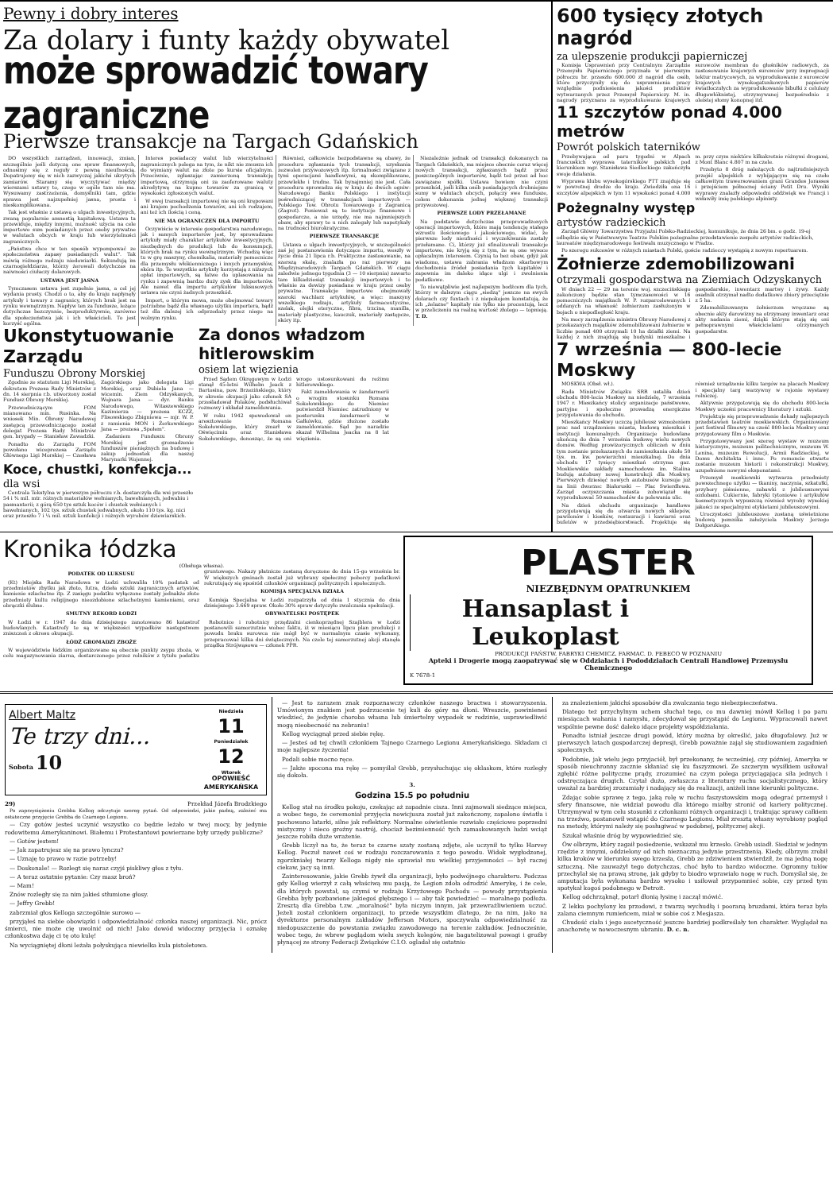Pewny i dobry interes
Za dolary i funty każdy obywatel
może sprowadzić towary zagraniczne
Pierwsze transakcje na Targach Gdańskich
DO wszystkich zarządzeń, innowacji, zmian, szczególnie jeśli dotyczą one spraw finansowych, odnosimy się z reguły z pewną nieufnością. Dopatrujemy się w nich zazwyczaj jakichś ukrytych zamiarów. Staramy się wyczytywać między wierszami ustawy to, czego w ogóle tam nie ma. Wysuwamy zastrzeżenia, domyślniki tam, gdzie sprawa jest najzupełniej jasna, prosta i nieskomplikowana.
Tak jest właśnie z ustawą o ulgach inwestycyjnych, zwaną popularnie amnestią kapitałową. Ustawa ta przewiduje, między innymi, możność użycia na cele importowe sum posiadanych przez osoby prywatne w walutach obcych w kraju lub wierzytelności zagranicznych.
„Państwo chce w ten sposób wypompować ze społeczeństwa zapasy posiadanych walut". Tak mówią różnego rodzaju niedowiarki. Sekundują im czarnogiełdziarze, którzy żerowali dotychczas na naiwności ciułaczy dolarowych.
USTAWA JEST JASNA
Tymczasem ustawa jest zupełnie jasna, a cel jej wydania prosty. Chodzi o to, aby do kraju napłynęły artykuły i towary z zagranicy, których brak jest na rynku wewnętrznym. Napływ ten za fundusze, leżące dotychczas bezczynnie, bezproduktywnie, zarówno dla społeczeństwa jak i ich właścicieli. To jest korzyść ogólna.
Interes posiadaczy walut lub wierzytelności zagranicznych polega na tym, że nikt nie zmusza ich do wymiany walut na złote po kursie oficjalnym. Przeciwnie, zgłaszając zamierzoną transakcję importową, otrzymują oni za zaoferowane waluty akredytywę na kupno towarów za granicą w wysokości zgłoszonych walut.
W swej transakcji importowej nie są oni krępowani ani krajem pochodzenia towarów, ani ich rodzajem, ani też ich ilością i ceną.
NIE MA OGRANICZEŃ DLA IMPORTU
Oczywiście w interesie gospodarstwa narodowego, jak i samych importerów jest, by sprowadzane artykuły miały charakter artykułów inwestycyjnych, niezbędnych do produkcji lub do konsumpcji, których brak na rynku wewnętrznym. Wchodzą więc tu w grę maszyny, chemikalia, materiały pomocnicze dla przemysłu włókienniczego i innych przemysłów, skóra itp. Te wszystkie artykuły korzystają z niższych opłat importowych, są łatwe do uplasowania na rynku i zapewnią bardzo duży zysk dla importerów. Ale nawet dla importu artykułów luksusowych ustawa nie czyni żadnych przeszkód.
Import, o którym mowa, może obejmować towary potrzebne bądź dla własnego użytku importera, bądź też dla dalszej ich odprzedaży przez niego na wolnym rynku.
Również, całkowicie bezpodstawne są obawy, że procedura zgłaszania tych transakcji, uzyskania zezwoleń przywozowych itp. formalności związane z tymi operacjami handlowymi, są skomplikowane, przewlekłe i trudne. Tak bynajmniej nie jest. Cała procedura sprowadza się w kraju do dwóch ogniw: Narodowego Banku Polskiego i instytucji pośredniczącej w transakcjach importowych — Polskiego Tow. Obrotu Towarowego z Zagranicą (Zagrot). Ponieważ są to instytucje finansowe i gospodarcze, a nie urzędy, nie ma najmniejszych obaw, aby sprawy te u nich zalegały lub napotykały na trudności biurokratyczne.
PIERWSZE TRANSAKCJE
Ustawa o ulgach inwestycyjnych, w szczególności zaś jej postanowienia dotyczące importu, weszły w życie dnia 21 lipca r.b. Praktyczne zastosowanie, na szerszą skalę, znalazła po raz pierwszy na Międzynarodowych Targach Gdańskich. W ciągu zaledwie jednego tygodnia (3 — 10 sierpnia) zawarto tam kilkadziesiąt transakcji importowych i to właśnie za dewizy posiadane w kraju przez osoby prywatne. Transakcje importowe obejmowały szeroki wachlarz artykułów, a więc: maszyny wszelkiego rodzaju, artykuły farmaceutyczne, szelak, olejki eteryczne, fibra, trzcina, manilla, materiały plastyczne, kauczuk, materiały zastępcze, skóry itp.
Niezależnie jednak od transakcji dokonanych na Targach Gdańskich, ma miejsce obecnie coraz więcej nowych transakcji, zgłaszanych bądź przez poszczególnych importerów, bądź też przez ad hoc zawiązane spółki. Ustawa bowiem nie czyni przeszkód, jeśli kilka osób posiadających drobniejsze sumy w walutach obcych, połączy swe fundusze, celem dokonania jednej większej transakcji przywozowej.
PIERWSZE LODY PRZEŁAMANE
Na podstawie dotychczas przeprowadzonych operacji importowych, które mają tendencję stałego wzrostu ilościowego i jakościowego, widać, że pierwsze lody nieufności i wyczekiwania zostały przełamane. Ci, którzy już sfinalizowali transakcje importowe, nie kryją się z tym, że są one wysoce opłacalnym interesem. Czynią to bez obaw, gdyż jak wiadomo, ustawa zabrania władzom skarbowym dochodzenia źródeł posiadania tych kapitałów i zapewnia im daleko idące ulgi i zwolnienia podatkowe.
To niewątpliwie jest najlepszym bodźcem dla tych, którzy w dalszym ciągu „siedzą" jeszcze na swych dolarach czy funtach i z niepokojem konstatują, że ich „żelazne" kapitały nie tylko nie procentują, lecz w przeliczeniu na realną wartość złotego — topnieją. T. D.
Ukonstytuowanie Zarządu
Funduszu Obrony Morskiej
Zgodnie ze statutem Ligi Morskiej, dekretem Prezesa Rady Ministrów z dn. 14 sierpnia r.b. utworzony został Fundusz Obrony Morskiej.
Przewodniczącym FOM mianowano min. Rusinka. Na wniosek Min. Obrony Narodowej zastępcą przewodniczącego został delegat Prezesa Rady Ministrów gen. brygady — Stanisław Zawadzki.
Ponadto do Zarządu FOM powołano wiceprezesa Zarządu Głównego Ligi Morskiej — Czesława Zagórskiego jako delegata Ligi Morskiej, oraz Dubiela Jana — wicemin. Ziem Odzyskanych, Wojnara Jana — dyr. Banku Narodowego, Witaszewskiego Kazimierza — prezesa KCZZ, Flisowskiego Zbigniewa — mjr. W. P. z ramienia MON i Żerkowskiego Jana — prezesa „Społem".
Zadaniem Funduszu Obrony Morskiej jest gromadzenie funduszów pieniężnych na budowę i zakup jednostek dla naszej Marynarki Wojennej.
Koce, chustki, konfekcja...
dla wsi
Centrala Tekstylna w pierwszym półroczu r.b. dostarczyła dla wsi przeszło 54 i ¾ mil. mtr. różnych materiałów wełnianych, bawełnianych, jedwabiu i pasmanterii; z górą 650 tys sztuk koców i chustek wełnianych i bawełnianych, 102 tys. sztuk chustek jedwabnych, około 110 tys. kg. nici oraz przeszło 7 i ¼ mil. sztuk konfekcji i różnych wyrobów dziewiarskich.
Za donos władzom hitlerowskim
osiem lat więzienia
Przed Sądem Okręgowym w Łodzi stanął 45-letni Wilhelm Jeack z Bartosina, pow. Brzezińskiego, który w okresie okupacji jako członek SA prześladował Polaków, podsłuchiwał rozmowy i składał zameldowania.
W roku 1942 spowodował on aresztowanie Romana Sokołowskiego, który zmarł w Oświęcimiu oraz Stanisława Sokołowskiego, donosząc, że są oni wrogo ustosunkowani do reżimu hitlerowskiego.
Fakt zameldowania w żandarmerii o wrogim stosunku Romana Sokołowskiego do Niemiec potwierdził Niemiec zatrudniony w posterunku żandarmerii w Gałkówku, gdzie złożone zostało zameldowanie. Sąd po naradzie skazał Wilhelma Jeacka na 8 lat więzienia.
600 tysięcy złotych nagród
za ulepszenie produkcji papierniczej
Komisja Usprawnień przy Centralnym Zarządzie Przemysłu Papierniczego przyznała w pierwszym półroczu br. przeszło 600.000 zł nagród dla osób, które przyczyniły się do usprawnienia pracy względnie podniesienia jakości produktów wytwarzanych przez Przemysł Papierniczy. M. in. nagrody przyznano za wyprodukowanie krajowych surowców membran do głośników radiowych, za zastosowanie krajowych surowców przy impregnacji tektur matrycowych, za wyprodukowanie z surowców krajowych wysokogatunkowych papierów światłoczułych za wyprodukowanie bibułki z celulozy długowłóknistej, otrzymywanej bezpośrednio z oleistej słomy konopnej itd.
11 szczytów ponad 4.000 metrów
Powrót polskich taterników
Przebywająca od paru tygodni w Alpach francuskich wyprawa taterników polskich pod kierunkiem mgr. Stanisława Siedleckiego zakończyła swoje działania.
Wyprawa klubu wysokogórskiego PTT znajduje się w powrotnej drodze do kraju. Zwiedziła ona 16 szczytów alpejskich w tym 11 wysokości ponad 4.000 m. przy czym niektóre kilkakrotnie różnymi drogami, z Mont Blanc 4.807 m na czele.
Przebyto 8 dróg należących do najtrudniejszych przejść alpejskich z wybijającym się na czoło całkowitym trawersowaniem grani Grandes Jorasses i przejściem północnej ściany Petit Dru. Wyniki wyprawy znalazły odpowiedni oddźwięk we Francji i wsławiły imię polskiego alpinisty.
Pożegnalny występ
artystów radzieckich
Zarząd Główny Towarzystwa Przyjaźni Polsko-Radzieckiej, komunikuje, że dnia 26 bm. o godz. 19-ej odbędzie się w Państwowym Teatrze Polskim pożegnalne przedstawienie zespołu artystów radzieckich, laureatów międzynarodowego festiwalu muzycznego w Pradze.
Po szeregu sukcesów w różnych miastach Polski, goście radzieccy wystąpią z nowym repertuarem.
Żołnierze zdemobilizowani
otrzymali gospodarstwa na Ziemiach Odzyskanych
W dniach 22 — 29 na terenie woj. szczecińskiego zakończony będzie stan tymczasowości w 16 pomocniczych majątkach W. P. rozparcelowanych i oddanych na własność żołnierzom zasłużonym w bojach o niepodległość kraju.
Na mocy zarządzenia ministra Obrony Narodowej z przekazanych majątków zdemobilizowani żołnierze w liczbie ponad 400 otrzymali 10 ha działki ziemi. Na każdej z nich znajdują się budynki mieszkalne i gospodarskie, inwentarz martwy i żywy. Każdy osadnik otrzymał nadto dodatkowo zbiory przeciętnie z 5 ha.
Zdemobilizowanym żołnierzom wręczane są obecnie akty darowizny na otrzymany inwentarz oraz akty nadania ziemi, dzięki którym stają się oni pełnoprawnymi właścicielami otrzymanych gospodarstw.
7 września — 800-lecie Moskwy
MOSKWA (Obsł. wł.).
Rada Ministrów Związku SRR ustaliła dzień obchodu 800-lecia Moskwy na niedzielę, 7 września 1947 r. Mieszkańcy stolicy organizacje państwowe, partyjne i społeczne prowadzą energiczne przygotowania do obchodu.
Mieszkańcy Moskwy uczczą jubileusz wzmożeniem prac nad urządzeniem miasta, budową mieszkań i instytucji komunalnych. Organizacje budowlane ukończą do dnia 7 września budowę wielu nowych domów. Według prowizorycznych obliczeń w dniu tym zostanie przekazanych do zamieszkania około 50 tys. m. kw. powierzchni mieszkalnej. Do dnia obchodu 17 tysięcy mieszkań otrzyma gaz. Moskiewskie zakłady samochodowe im. Stalina budują autobusy nowej konstrukcji dla Moskwy. Pierwszych dziesięć nowych autobusów kursuje już na linii dworzec Białoruski — Plac Swierdłowa. Zarząd oczyszczania miasta zobowiązał się wyprodukować 50 samochodów do polewania ulic.
Na dzień obchodu organizacje handlowe przygotowują się do otwarcia nowych sklepów, pawilonów i kiosków, restauracji i kawiarni oraz bufetów w przedsiębiorstwach. Projektuje się również urządzenie kilku targów na placach Moskwy i specjalny targ warzywny w rejonie wystawy rolniczej.
Aktywnie przygotowują się do obchodu 800-lecia Moskwy ucześni pracownicy literatury i sztuki.
Projektuje się przeprowadzenie dekady najlepszych przedstawień teatrów moskiewskich. Organizowany jest festiwal filmowy na cześć 800-lecia Moskwy oraz przygotowany film o Moskwie.
Przygotowywany jest szereg wystaw w muzeum historycznym, muzeum politechnicznym, muzeum W. Lenina, muzeum Rewolucji, Armii Radzieckiej, w Domu Architekta i inne. Po remoncie otwarte zostanie muzeum historii i rekonstrukcji Moskwy, uzupełnione nowymi eksponatami.
Przemysł moskiewski wytwarza przedmioty powszechnego użytku — tkaniny, naczynia, szkatułki, przybory piśmienne, zabawki z jubileuszowymi ozdobami. Cukiernie, fabryki tytoniowe i artykułów kosmetycznych wypuszczą również wyroby wysokiej jakości ze specjalnymi etykietami jubileuszowymi.
Uroczystości jubileuszowe zostaną uświetnione budową pomnika założyciela Moskwy Jerzego Dołgorukiego.
Kronika łódzka
(Obsługa własna).
PODATEK OD LUKSUSU
(Kt) Miejska Rada Narodowa w Łodzi uchwaliła 10% podatek od przedmiotów zbytku jak złoto, futra, dzieła sztuki zagranicznych artystów, kamienie szlachetne itp. Z zasięgu podatku wyłączone zostały jednakże złote przedmioty kultu religijnego nieozdobione szlachetnymi kamieniami, oraz obrączki ślubne.
SMUTNY REKORD ŁODZI
W Łodzi w r. 1947 do dnia dzisiejszego zanotowano 86 katastrof budowlanych. Katastrofy te są w większości wypadków następstwem zniszczeń z okresu okupacji.
ŁÓDŹ GROMADZI ZBOŻE
W województwie łódzkim organizowane są obecnie punkty zsypu zboża, w celu magazynowania ziarna, dostarczonego przez rolników z tytułu podatku gruntowego. Nakazy płatnicze zostaną doręczone do dnia 15-go września br. W większych gminach został już wybrany społeczny poborcy podatkowi rekrutujący się spośród członków organizacji politycznych i społecznych.
KOMISJA SPECJALNA DZIAŁA
Komisja Specjalna w Łodzi rozpatrzyła od dnia 1 stycznia do dnia dzisiejszego 3.669 spraw. Około 30% spraw dotyczyło zwalczania spekulacji.
OBYWATELSKI POSTĘPEK
Robotnice i robotnicy przędzalni cienkoprzędnej Szajblera w Łodzi postanowili samorzutnie wobec faktu, iż w miesiącu lipcu plan produkcji z powodu braku surowca nie mógł być w normalnym czasie wykonany, przepracować kilka dni świątecznych. Na czele tej samorzutnej akcji stanęła prządka Strójwąsowa — członek PPR.
PLASTER
NIEZBĘDNYM OPATRUNKIEM
Hansaplast i Leukoplast
PRODUKCJI PAŃSTW. FABRYKI CHEMICZ. FARMAC. D. PEBECO W POZNANIU
Apteki i Drogerie mogą zaopatrywać się w Oddziałach i Pododdziałach Centrali Handlowej Przemysłu Chemicznego
K 7678-1
Albert Maltz
Te trzy dni...
Sobota 10
Niedziela
11
Poniedziałek
12
Wtorek
OPOWIEŚĆ AMERYKAŃSKA
29) Przekład Józefa Brodzkiego
Po zaprzysiężeniu Grebba Kellog odczytuje szereg pytań. Od odpowiedzi, jakie padną, zależeć ma ostateczne przyjęcie Grebba do Czarnego Legionu.
— Czy gotów jesteś uczynić wszystko co będzie leżało w twej mocy, by jedynie rodowitemu Amerykaninowi. Białemu i Protestantowi powierzane były urzędy publiczne?
— Gotów jestem!
— Jak zapatrujesz się na prawo lynczu?
— Uznaję to prawo w razie potrzeby!
— Doskonale! — Rozlegt się naraz czyjś piskliwy głos z tyłu.
— A teraz ostatnie pytanie: Czy masz broń?
— Mam!
Znów rozległy się za nim jakieś stłumione głosy.
— Jeffry Grebb!
zabrzmiał głos Kellogа szczególnie surowo —
przyjąłeś na siebie obowiązki i odpowiedzialność członka naszej organizacji. Nic, prócz śmierci, nie może cię uwolnić od nich! Jako dowód widoczny przyjęcia i oznakę członkostwa daję ci tę oto kulę!
Na wyciągniętej dłoni leżała połyskująca niewielka kula pistoletowa.
— Jest to zarazem znak rozpoznawczy członków naszego bractwa i stowarzyszenia. Umówionym znakiem jest podrzucenie tej kuli do góry na dłoni. Wreszcie, powinieneś wiedzieć, że jedynie choroba własna lub śmiertelny wypadek w rodzinie, usprawiedliwić mogą nieobecność na zebraniu!
Kellog wyciągnął przed siebie rękę.
— Jesteś od tej chwili członkiem Tajnego Czarnego Legionu Amerykańskiego. Składam ci moje najlepsze życzenia!
Podali sobie mocno ręce.
— Jakże spocona ma rękę — pomyślał Grebb, przysłuchując się oklaskom, które rozległy się dokoła.
3.
Godzina 15.5 po południu
Kellog stał na środku pokoju, czekając aż zapadnie cisza. Inni zajmowali siedzące miejsca, a wobec tego, że ceremoniał przyjęcia nowicjusza został już zakończony, zapalono światła i pochowano latarki, silne jak reflektory. Normalne oświetlenie rozwiało częściowo poprzedni mistyczny i nieco groźny nastrój, chociaż bezimienność tych zamaskowanych ludzi wciąż jeszcze robiła duże wrażenie.
Grebb liczył na to, że teraz te czarne szaty zostaną zdjęte, ale uczynił to tylko Harvey Kellog. Poczuł nawet coś w rodzaju rozczarowania z tego powodu. Widok wygłodzonej, zgorzkniałej twarzy Kelloga nigdy nie sprawiał mu wielkiej przyjemności — był raczej ciekaw, jacy są inni.
Zainteresowanie, jakie Grebb żywił dla organizacji, było podwójnego charakteru. Podczas gdy Kellog wierzył z całą właściwą mu pasją, że Legion zdoła odrodzić Amerykę, i że cele, dla których powstał, są czymś w rodzaju Krzyżowego Pochodu — powody przystąpienia Grebba były pozbawione jakiegoś głębszego i — aby tak powiedzieć — moralnego podłoża. Zresztą dla Grebba t.zw. „moralność" była niczym innym, jak przewrażliwieniem uczuć. Jeżeli został członkiem organizacji, to przede wszystkim dlatego, że na nim, jako na dyrektorze personalnym zakładów Jefferson Motors, spoczywała odpowiedzialność za niedopuszczenie do powstania związku zawodowego na terenie zakładów. Jednocześnie, wobec tego, że wbrew poglądom wielu swych kolegów, nie bagatelizował powagi i groźby płynącej ze strony Federacji Związków C.I.O. ogladał się ostatnio
za znalezieniem jakichś sposobów dla zwalczania tego niebezpieczeństwa.
Dlatego też przychylnym uchem słuchał tego, co mu dawniej mówił Kellog i po paru miesiącach wahania i namysłu, zdecydował się przystąpić do Legionu. Wypracowali nawet wspólnie pewne dość daleko idące projekty współdziałania.
Ponadto istniał jeszcze drugi powód, który można by określić, jako długofalowy. Już w pierwszych latach gospodarczej depresji, Grebb poważnie zajął się studiowaniem zagadnień społecznych.
Podobnie, jak wielu jego przyjaciół, był przekonany, że wcześniej, czy później, Ameryka w sposób nieuchronny zacznie skłaniać się ku faszyzmowi. Ze szczerym wysiłkiem usiłował zgłębić różne polityczne prądy, zrozumieć na czym polega przyciągająca siła jednych i odstręczająca drugich. Czytał dużo, zwłaszcza z literatury ruchu socjalistycznego, który uważał za bardziej zrozumiały i nadający się do realizacji, aniżeli inne kierunki polityczne.
Zdając sobie sprawę z tego, jaką rolę w ruchu faszystowskim mogą odegrać przemysł i sfery finansowe, nie widział powodu dla którego miałby stronić od kariery politycznej. Utrzymywał w tym celu stosunki z członkami różnych organizacji i, traktując sprawy całkiem na trzeźwo, postanowił wstąpić do Czarnego Legionu. Miał zresztą własny wyrobiony pogląd na metody, którymi należy się posługiwać w podobnej, politycznej akcji.
Szukał właśnie dróg by wypowiedzieć się.
Ów olbrzym, który zagaił posiedzenie, wskazał mu krzesło. Grebb usiadł. Siedział w jednym rzędzie z innymi, oddzielony od nich nieznaczną jedynie przestrzenią. Kiedy, olbrzym zrobił kilka kroków w kierunku swego krzesła, Grebb ze zdziwieniem stwierdził, że ma jedną nogę sztuczną. Nie zauważył tego dotychczas, choć było to bardzo widoczne. Ogromny tułów przechylał się na prawą stronę, jak gdyby to biodro wprawiało nogę w ruch. Domyślał się, że amputacja była wykonana bardzo wysoko i usiłował przypomnieć sobie, czy przed tym spotykał kogoś podobnego w Detroit.
Kellog odchrząknął, potarł dłonią łysinę i zaczął mówić.
Z lekka pochylony ku przodowi, z twarzą wychudłą i pooraną bruzdami, która teraz była zalana ciemnym rumieńcem, miał w sobie coś z Mesjasza.
Chudość ciała i jego ascetyczność jeszcze bardziej podkreślały ten charakter. Wyglądał na anachoretę w nowoczesnym ubraniu. D. c. n.